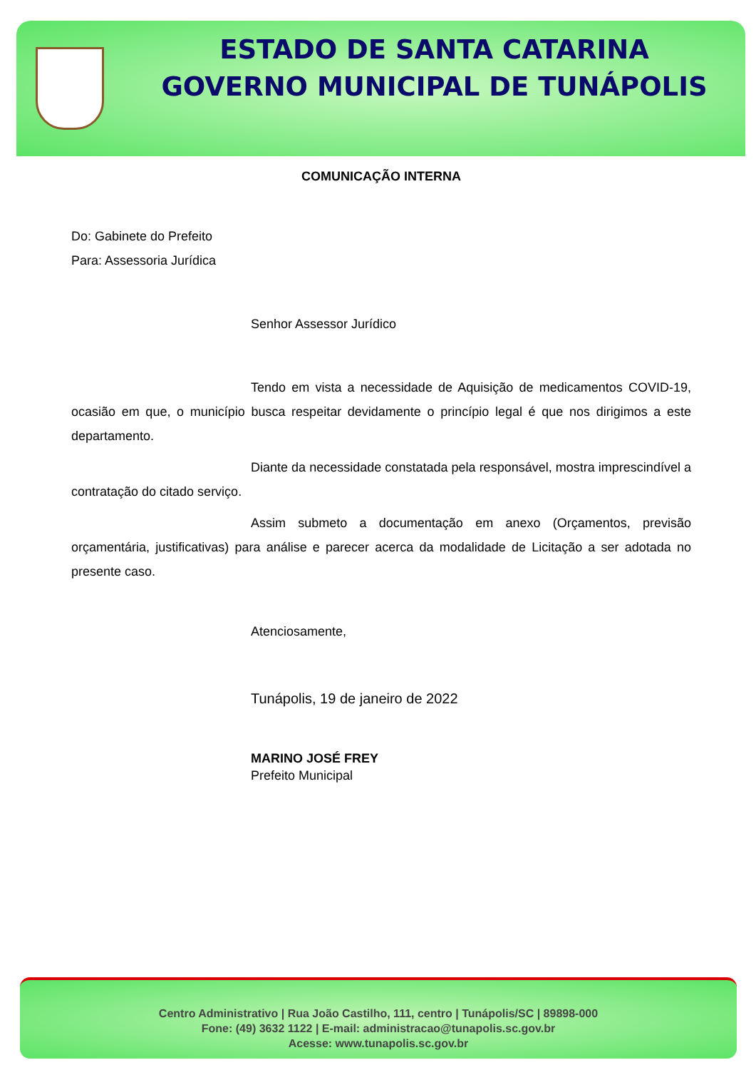ESTADO DE SANTA CATARINA
GOVERNO MUNICIPAL DE TUNÁPOLIS
COMUNICAÇÃO INTERNA
Do: Gabinete do Prefeito
Para: Assessoria Jurídica
Senhor Assessor Jurídico
Tendo em vista a necessidade de Aquisição de medicamentos COVID-19, ocasião em que, o município busca respeitar devidamente o princípio legal é que nos dirigimos a este departamento.
Diante da necessidade constatada pela responsável, mostra imprescindível a contratação do citado serviço.
Assim submeto a documentação em anexo (Orçamentos, previsão orçamentária, justificativas) para análise e parecer acerca da modalidade de Licitação a ser adotada no presente caso.
Atenciosamente,
Tunápolis, 19 de janeiro de 2022
MARINO JOSÉ FREY
Prefeito Municipal
Centro Administrativo | Rua João Castilho, 111, centro | Tunápolis/SC | 89898-000
Fone: (49) 3632 1122 | E-mail: administracao@tunapolis.sc.gov.br
Acesse: www.tunapolis.sc.gov.br